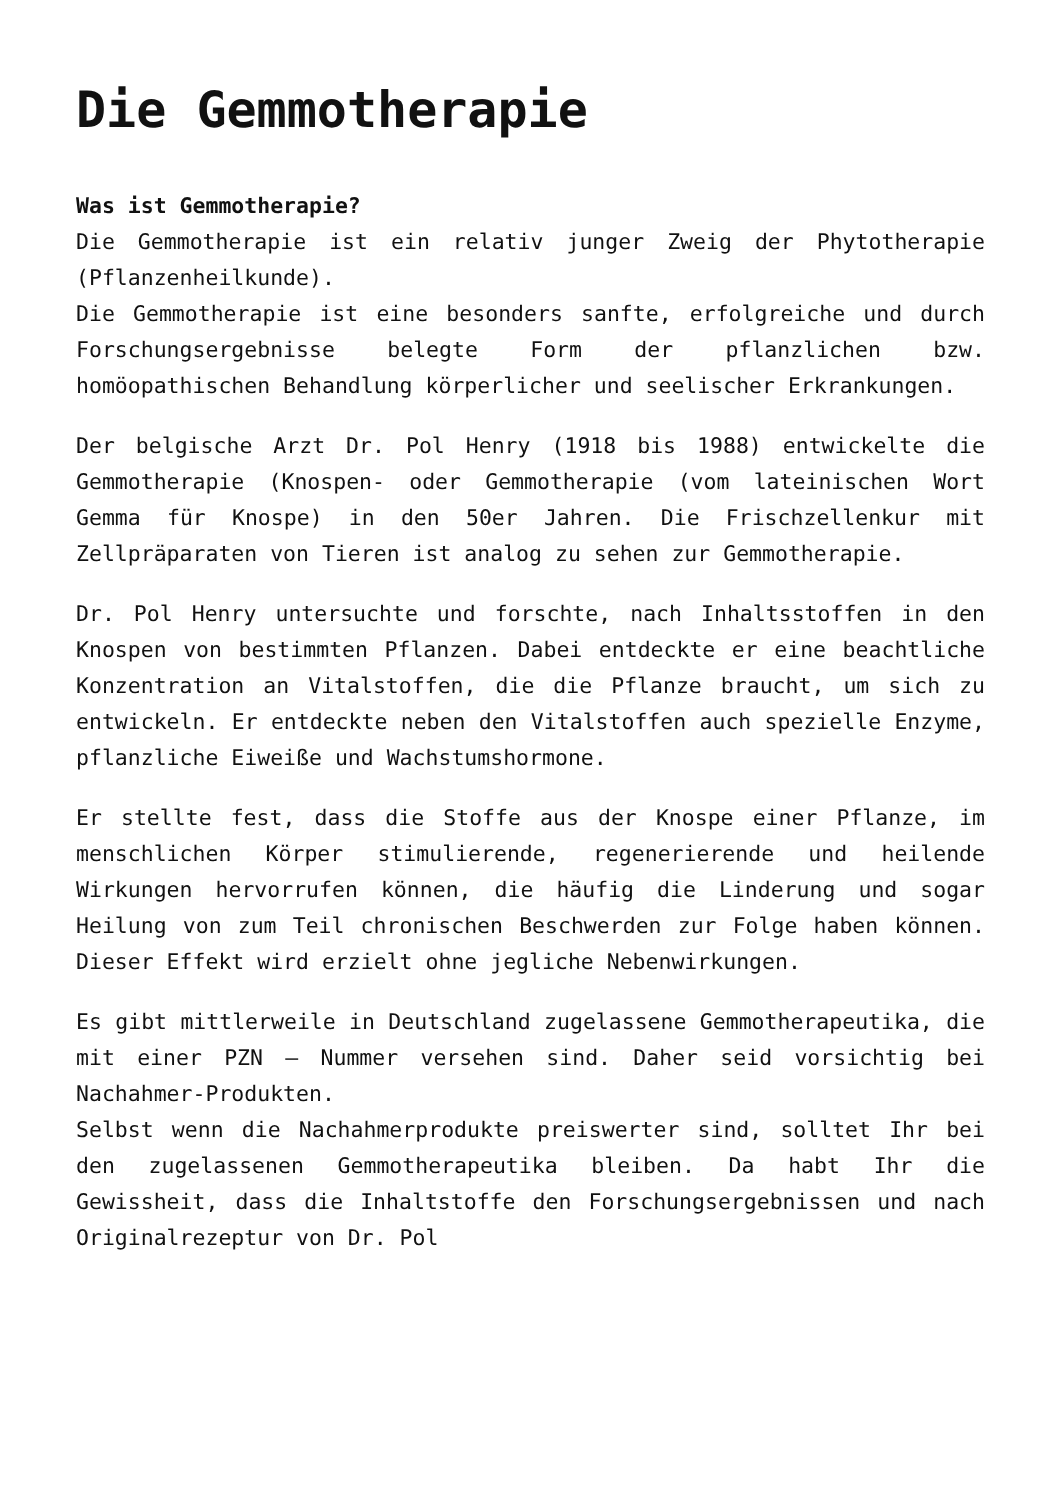Die Gemmotherapie
Was ist Gemmotherapie?
Die Gemmotherapie ist ein relativ junger Zweig der Phytotherapie (Pflanzenheilkunde).
Die Gemmotherapie ist eine besonders sanfte, erfolgreiche und durch Forschungsergebnisse belegte Form der pflanzlichen bzw. homöopathischen Behandlung körperlicher und seelischer Erkrankungen.
Der belgische Arzt Dr. Pol Henry (1918 bis 1988) entwickelte die Gemmotherapie (Knospen- oder Gemmotherapie (vom lateinischen Wort Gemma für Knospe) in den 50er Jahren. Die Frischzellenkur mit Zellpräparaten von Tieren ist analog zu sehen zur Gemmotherapie.
Dr. Pol Henry untersuchte und forschte, nach Inhaltsstoffen in den Knospen von bestimmten Pflanzen. Dabei entdeckte er eine beachtliche Konzentration an Vitalstoffen, die die Pflanze braucht, um sich zu entwickeln. Er entdeckte neben den Vitalstoffen auch spezielle Enzyme, pflanzliche Eiweiße und Wachstumshormone.
Er stellte fest, dass die Stoffe aus der Knospe einer Pflanze, im menschlichen Körper stimulierende, regenerierende und heilende Wirkungen hervorrufen können, die häufig die Linderung und sogar Heilung von zum Teil chronischen Beschwerden zur Folge haben können. Dieser Effekt wird erzielt ohne jegliche Nebenwirkungen.
Es gibt mittlerweile in Deutschland zugelassene Gemmotherapeutika, die mit einer PZN – Nummer versehen sind. Daher seid vorsichtig bei Nachahmer-Produkten.
Selbst wenn die Nachahmerprodukte preiswerter sind, solltet Ihr bei den zugelassenen Gemmotherapeutika bleiben. Da habt Ihr die Gewissheit, dass die Inhaltstoffe den Forschungsergebnissen und nach Originalrezeptur von Dr. Pol